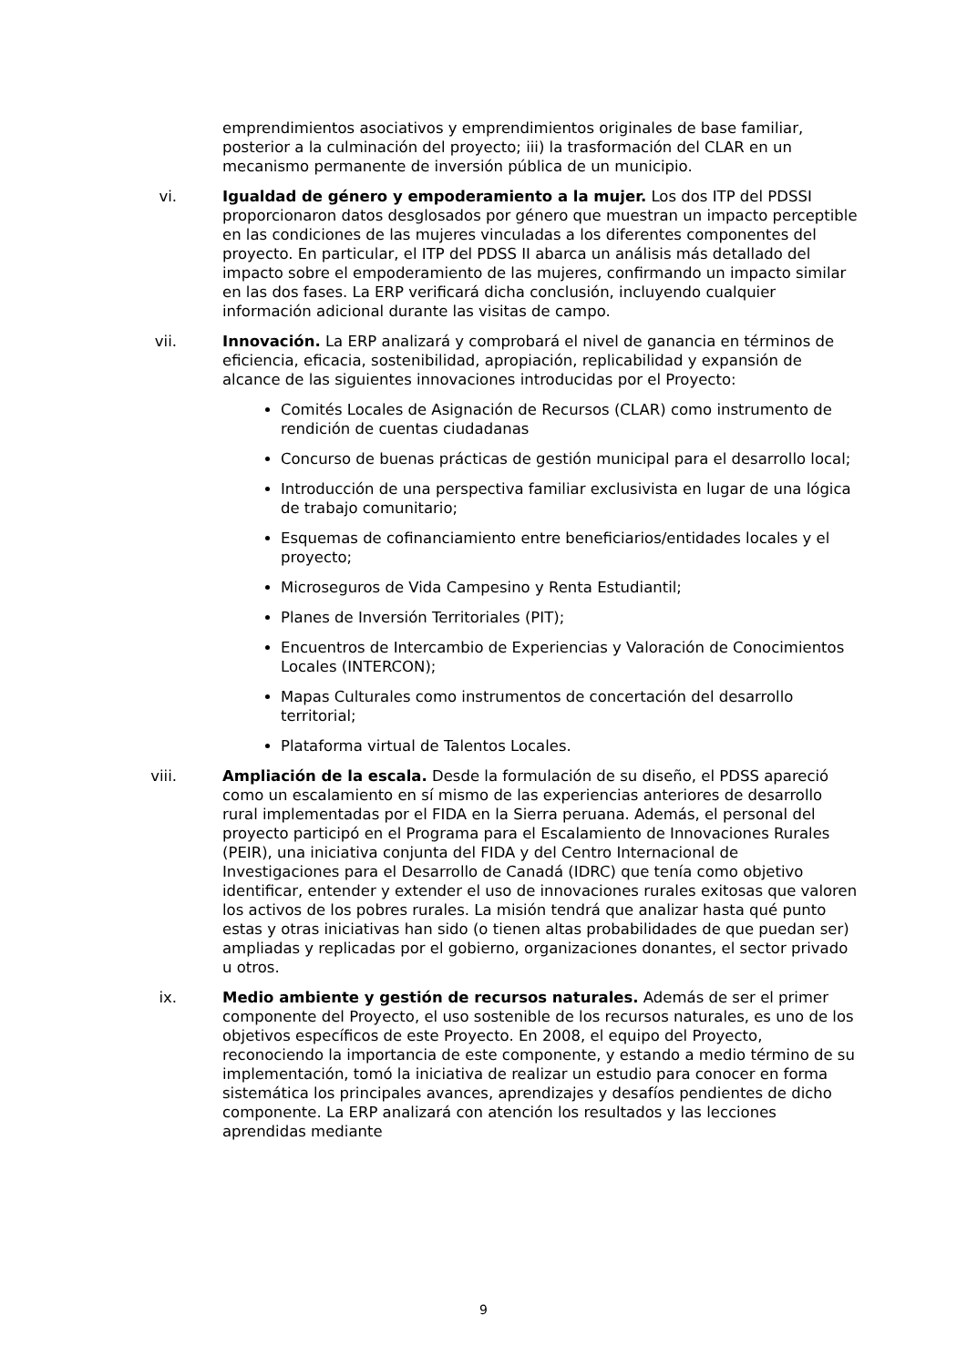emprendimientos asociativos y emprendimientos originales de base familiar, posterior a la culminación del proyecto; iii) la trasformación del CLAR en un mecanismo permanente de inversión pública de un municipio.
vi. Igualdad de género y empoderamiento a la mujer. Los dos ITP del PDSSI proporcionaron datos desglosados por género que muestran un impacto perceptible en las condiciones de las mujeres vinculadas a los diferentes componentes del proyecto. En particular, el ITP del PDSS II abarca un análisis más detallado del impacto sobre el empoderamiento de las mujeres, confirmando un impacto similar en las dos fases. La ERP verificará dicha conclusión, incluyendo cualquier información adicional durante las visitas de campo.
vii. Innovación. La ERP analizará y comprobará el nivel de ganancia en términos de eficiencia, eficacia, sostenibilidad, apropiación, replicabilidad y expansión de alcance de las siguientes innovaciones introducidas por el Proyecto:
Comités Locales de Asignación de Recursos (CLAR) como instrumento de rendición de cuentas ciudadanas
Concurso de buenas prácticas de gestión municipal para el desarrollo local;
Introducción de una perspectiva familiar exclusivista en lugar de una lógica de trabajo comunitario;
Esquemas de cofinanciamiento entre beneficiarios/entidades locales y el proyecto;
Microseguros de Vida Campesino y Renta Estudiantil;
Planes de Inversión Territoriales (PIT);
Encuentros de Intercambio de Experiencias y Valoración de Conocimientos Locales (INTERCON);
Mapas Culturales como instrumentos de concertación del desarrollo territorial;
Plataforma virtual de Talentos Locales.
viii. Ampliación de la escala. Desde la formulación de su diseño, el PDSS apareció como un escalamiento en sí mismo de las experiencias anteriores de desarrollo rural implementadas por el FIDA en la Sierra peruana. Además, el personal del proyecto participó en el Programa para el Escalamiento de Innovaciones Rurales (PEIR), una iniciativa conjunta del FIDA y del Centro Internacional de Investigaciones para el Desarrollo de Canadá (IDRC) que tenía como objetivo identificar, entender y extender el uso de innovaciones rurales exitosas que valoren los activos de los pobres rurales. La misión tendrá que analizar hasta qué punto estas y otras iniciativas han sido (o tienen altas probabilidades de que puedan ser) ampliadas y replicadas por el gobierno, organizaciones donantes, el sector privado u otros.
ix. Medio ambiente y gestión de recursos naturales. Además de ser el primer componente del Proyecto, el uso sostenible de los recursos naturales, es uno de los objetivos específicos de este Proyecto. En 2008, el equipo del Proyecto, reconociendo la importancia de este componente, y estando a medio término de su implementación, tomó la iniciativa de realizar un estudio para conocer en forma sistemática los principales avances, aprendizajes y desafíos pendientes de dicho componente. La ERP analizará con atención los resultados y las lecciones aprendidas mediante
9